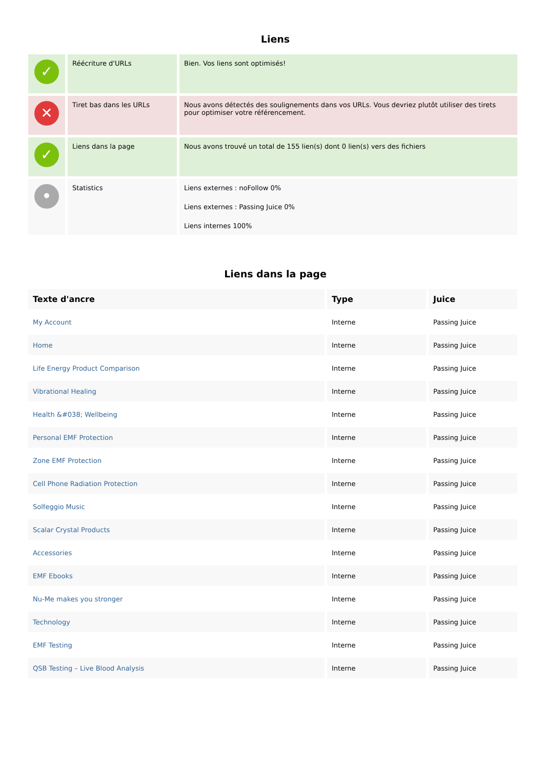Liens
| ✓ | Réécriture d'URLs | Bien. Vos liens sont optimisés! |
| ✕ | Tiret bas dans les URLs | Nous avons détectés des soulignements dans vos URLs. Vous devriez plutôt utiliser des tirets pour optimiser votre référencement. |
| ✓ | Liens dans la page | Nous avons trouvé un total de 155 lien(s) dont 0 lien(s) vers des fichiers |
| • | Statistics | Liens externes : noFollow 0% Liens externes : Passing Juice 0% Liens internes 100% |
Liens dans la page
| Texte d'ancre | Type | Juice |
| --- | --- | --- |
| My Account | Interne | Passing Juice |
| Home | Interne | Passing Juice |
| Life Energy Product Comparison | Interne | Passing Juice |
| Vibrational Healing | Interne | Passing Juice |
| Health &#038; Wellbeing | Interne | Passing Juice |
| Personal EMF Protection | Interne | Passing Juice |
| Zone EMF Protection | Interne | Passing Juice |
| Cell Phone Radiation Protection | Interne | Passing Juice |
| Solfeggio Music | Interne | Passing Juice |
| Scalar Crystal Products | Interne | Passing Juice |
| Accessories | Interne | Passing Juice |
| EMF Ebooks | Interne | Passing Juice |
| Nu-Me makes you stronger | Interne | Passing Juice |
| Technology | Interne | Passing Juice |
| EMF Testing | Interne | Passing Juice |
| QSB Testing – Live Blood Analysis | Interne | Passing Juice |